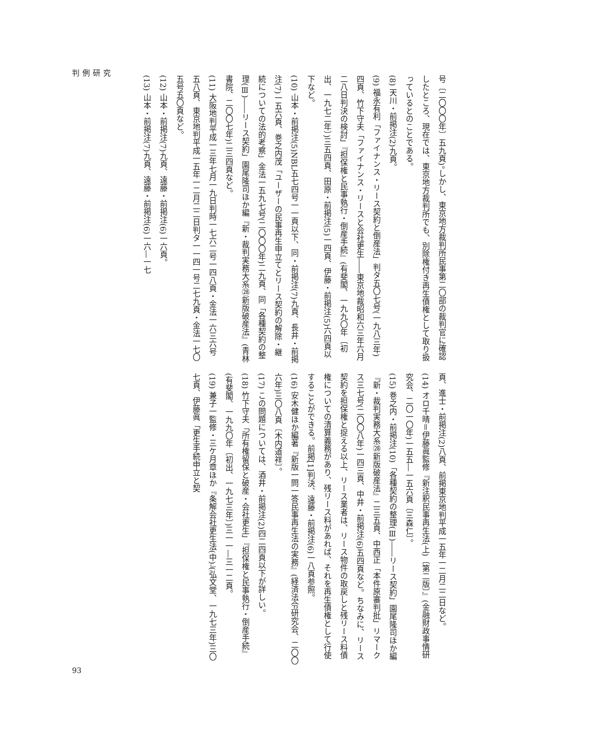判例研究
号〔二〇〇〇年〕五九頁)。しかし、東京地方裁判所民事第二〇部の裁判官に確認したところ、現在では、東京地方裁判所でも、別除権付き再生債権として取り扱っているとのことである。
(8) 天川・前掲注(2)九頁。
(9) 福永有利「ファイナンス・リース契約と倒産法」判タ五〇七号(一九八三年)四頁、竹下守夫「ファイナンス・リースと会社更生――東京地裁昭和六三年六月二八日判決の検討」『担保権と民事執行・倒産手続』(有斐閣、一九九〇年〔初出、一九七二年〕)三五四頁、田原・前掲注(5)一四頁、伊藤・前掲注(5)六四頁以下など。
(10) 山本・前掲注(5)NBL五七四号一一頁以下、同・前掲注(7)九頁、長井・前掲注(7)一五六頁、巻之内茂「ユーザーの民事再生申立てとリース契約の解除・継続についての法的考察」金法一五九七号(二〇〇〇年)二九頁、同「各種契約の整理(Ⅲ)――リース契約」園尾隆司ほか編『新・裁判実務大系㉘新版破産法』(青林書院、二〇〇七年)二三四頁など。
(11) 大阪地判平成一三年七月一九日判時一七六二号一四八頁・金法一六三六号五八頁、東京地判平成一五年一二月二二日判タ一一四一号二七九頁・金法一七〇五号五〇頁など。
(12) 山本・前掲注(7)九頁、遠藤・前掲注(6)一六頁。
(13) 山本・前掲注(7)九頁、遠藤・前掲注(6)一六―一七
頁、進士・前掲注(2)八頁、前掲東京地判平成一五年一二月二二日など。
(14) オロ千晴＝伊藤眞監修『新注釈民事再生法(上)〔第二版〕』(金融財政事情研究会、二〇一〇年)一五五―一五六頁〔三森仁〕。
(15) 巻之内・前掲注(10)「各種契約の整理(Ⅲ)――リース契約」園尾隆司ほか編『新・裁判実務大系㉘新版破産法』二三五頁、中西正「本件原審判批」リマークス三七号(二〇〇八年)一四三頁、中井・前掲注(6)五四頁など。ちなみに、リース契約を担保権と捉える以上、リース業者は、リース物件の取戻しと残リース料債権についての清算義務があり、残リース料があれば、それを再生債権として行使することができる。前掲[1]判決、遠藤・前掲注(6)一八頁参照。
(16) 安木健ほか編著『新版一問一答民事再生法の実務』(経済法令研究会、二〇〇六年)三〇八頁〔木内道祥〕。
(17) この問題については、酒井・前掲注(2)四二四頁以下が詳しい。
(18) 竹下守夫「所有権留保と破産・会社更生」『担保権と民事執行・倒産手続』(有斐閣、一九九〇年〔初出、一九七三年〕)三一一―三一二頁。
(19) 兼子一監修・三ケ月章ほか『条解会社更生法(中)』(弘文堂、一九七三年)三〇七頁、伊藤眞「更生手続申立と契
93